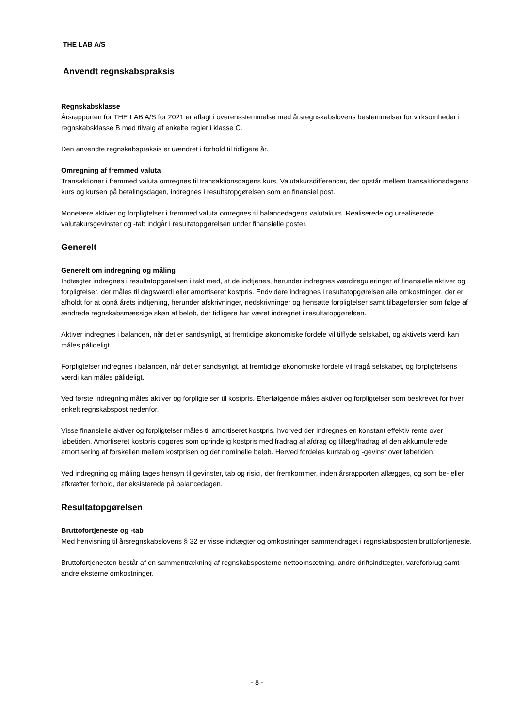THE LAB A/S
Anvendt regnskabspraksis
Regnskabsklasse
Årsrapporten for THE LAB A/S for 2021 er aflagt i overensstemmelse med årsregnskabslovens bestemmelser for virksomheder i regnskabsklasse B med tilvalg af enkelte regler i klasse C.
Den anvendte regnskabspraksis er uændret i forhold til tidligere år.
Omregning af fremmed valuta
Transaktioner i fremmed valuta omregnes til transaktionsdagens kurs. Valutakursdifferencer, der opstår mellem transaktionsdagens kurs og kursen på betalingsdagen, indregnes i resultatopgørelsen som en finansiel post.
Monetære aktiver og forpligtelser i fremmed valuta omregnes til balancedagens valutakurs. Realiserede og urealiserede valutakursgevinster og -tab indgår i resultatopgørelsen under finansielle poster.
Generelt
Generelt om indregning og måling
Indtægter indregnes i resultatopgørelsen i takt med, at de indtjenes, herunder indregnes værdireguleringer af finansielle aktiver og forpligtelser, der måles til dagsværdi eller amortiseret kostpris. Endvidere indregnes i resultatopgørelsen alle omkostninger, der er afholdt for at opnå årets indtjening, herunder afskrivninger, nedskrivninger og hensatte forpligtelser samt tilbageførsler som følge af ændrede regnskabsmæssige skøn af beløb, der tidligere har været indregnet i resultatopgørelsen.
Aktiver indregnes i balancen, når det er sandsynligt, at fremtidige økonomiske fordele vil tilflyde selskabet, og aktivets værdi kan måles pålideligt.
Forpligtelser indregnes i balancen, når det er sandsynligt, at fremtidige økonomiske fordele vil fragå selskabet, og forpligtelsens værdi kan måles pålideligt.
Ved første indregning måles aktiver og forpligtelser til kostpris. Efterfølgende måles aktiver og forpligtelser som beskrevet for hver enkelt regnskabspost nedenfor.
Visse finansielle aktiver og forpligtelser måles til amortiseret kostpris, hvorved der indregnes en konstant effektiv rente over løbetiden. Amortiseret kostpris opgøres som oprindelig kostpris med fradrag af afdrag og tillæg/fradrag af den akkumulerede amortisering af forskellen mellem kostprisen og det nominelle beløb. Herved fordeles kurstab og -gevinst over løbetiden.
Ved indregning og måling tages hensyn til gevinster, tab og risici, der fremkommer, inden årsrapporten aflægges, og som be- eller afkræfter forhold, der eksisterede på balancedagen.
Resultatopgørelsen
Bruttofortjeneste og -tab
Med henvisning til årsregnskabslovens § 32 er visse indtægter og omkostninger sammendraget i regnskabsposten bruttofortjeneste.
Bruttofortjenesten består af en sammentrækning af regnskabsposterne nettoomsætning, andre driftsindtægter, vareforbrug samt andre eksterne omkostninger.
- 8 -